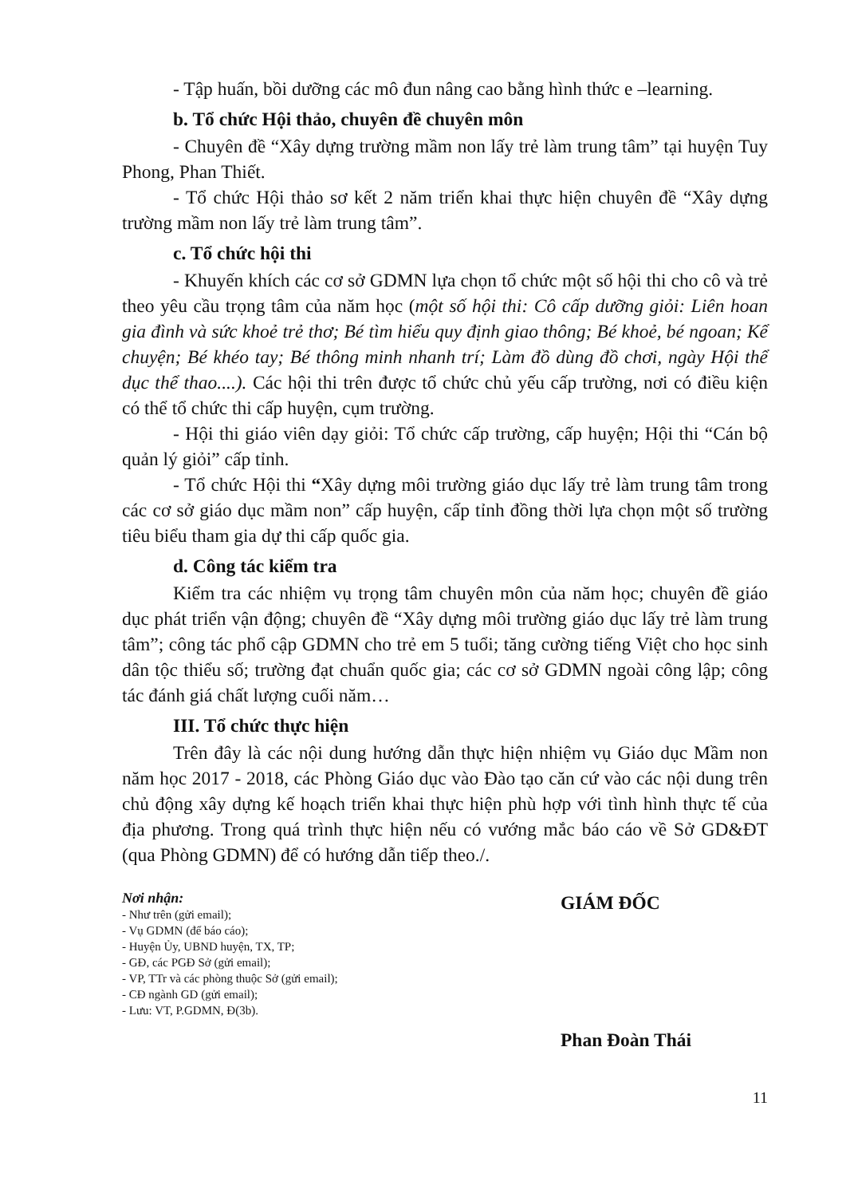- Tập huấn, bồi dưỡng các mô đun nâng cao bằng hình thức e –learning.
b. Tổ chức Hội thảo, chuyên đề chuyên môn
- Chuyên đề “Xây dựng trường mầm non lấy trẻ làm trung tâm” tại huyện Tuy Phong, Phan Thiết.
- Tổ chức Hội thảo sơ kết 2 năm triển khai thực hiện chuyên đề “Xây dựng trường mầm non lấy trẻ làm trung tâm”.
c. Tổ chức hội thi
- Khuyến khích các cơ sở GDMN lựa chọn tổ chức một số hội thi cho cô và trẻ theo yêu cầu trọng tâm của năm học (một số hội thi: Cô cấp dưỡng giỏi: Liên hoan gia đình và sức khoẻ trẻ thơ; Bé tìm hiểu quy định giao thông; Bé khoẻ, bé ngoan; Kể chuyện; Bé khéo tay; Bé thông minh nhanh trí; Làm đồ dùng đồ chơi, ngày Hội thể dục thể thao....). Các hội thi trên được tổ chức chủ yếu cấp trường, nơi có điều kiện có thể tổ chức thi cấp huyện, cụm trường.
- Hội thi giáo viên dạy giỏi: Tổ chức cấp trường, cấp huyện; Hội thi “Cán bộ quản lý giỏi” cấp tỉnh.
- Tổ chức Hội thi “Xây dựng môi trường giáo dục lấy trẻ làm trung tâm trong các cơ sở giáo dục mầm non” cấp huyện, cấp tỉnh đồng thời lựa chọn một số trường tiêu biểu tham gia dự thi cấp quốc gia.
d. Công tác kiểm tra
Kiểm tra các nhiệm vụ trọng tâm chuyên môn của năm học; chuyên đề giáo dục phát triển vận động; chuyên đề “Xây dựng môi trường giáo dục lấy trẻ làm trung tâm”; công tác phổ cập GDMN cho trẻ em 5 tuổi; tăng cường tiếng Việt cho học sinh dân tộc thiểu số; trường đạt chuẩn quốc gia; các cơ sở GDMN ngoài công lập; công tác đánh giá chất lượng cuối năm…
III. Tổ chức thực hiện
Trên đây là các nội dung hướng dẫn thực hiện nhiệm vụ Giáo dục Mầm non năm học 2017 - 2018, các Phòng Giáo dục vào Đào tạo căn cứ vào các nội dung trên chủ động xây dựng kế hoạch triển khai thực hiện phù hợp với tình hình thực tế của địa phương. Trong quá trình thực hiện nếu có vướng mắc báo cáo về Sở GD&ĐT (qua Phòng GDMN) để có hướng dẫn tiếp theo./.
Nơi nhận:
- Như trên (gửi email);
- Vụ GDMN (để báo cáo);
- Huyện Ủy, UBND huyện, TX, TP;
- GĐ, các PGĐ Sở (gửi email);
- VP, TTr và các phòng thuộc Sở (gửi email);
- CĐ ngành GD (gửi email);
- Lưu: VT, P.GDMN, Đ(3b).
GIÁM ĐỐC
Phan Đoàn Thái
11